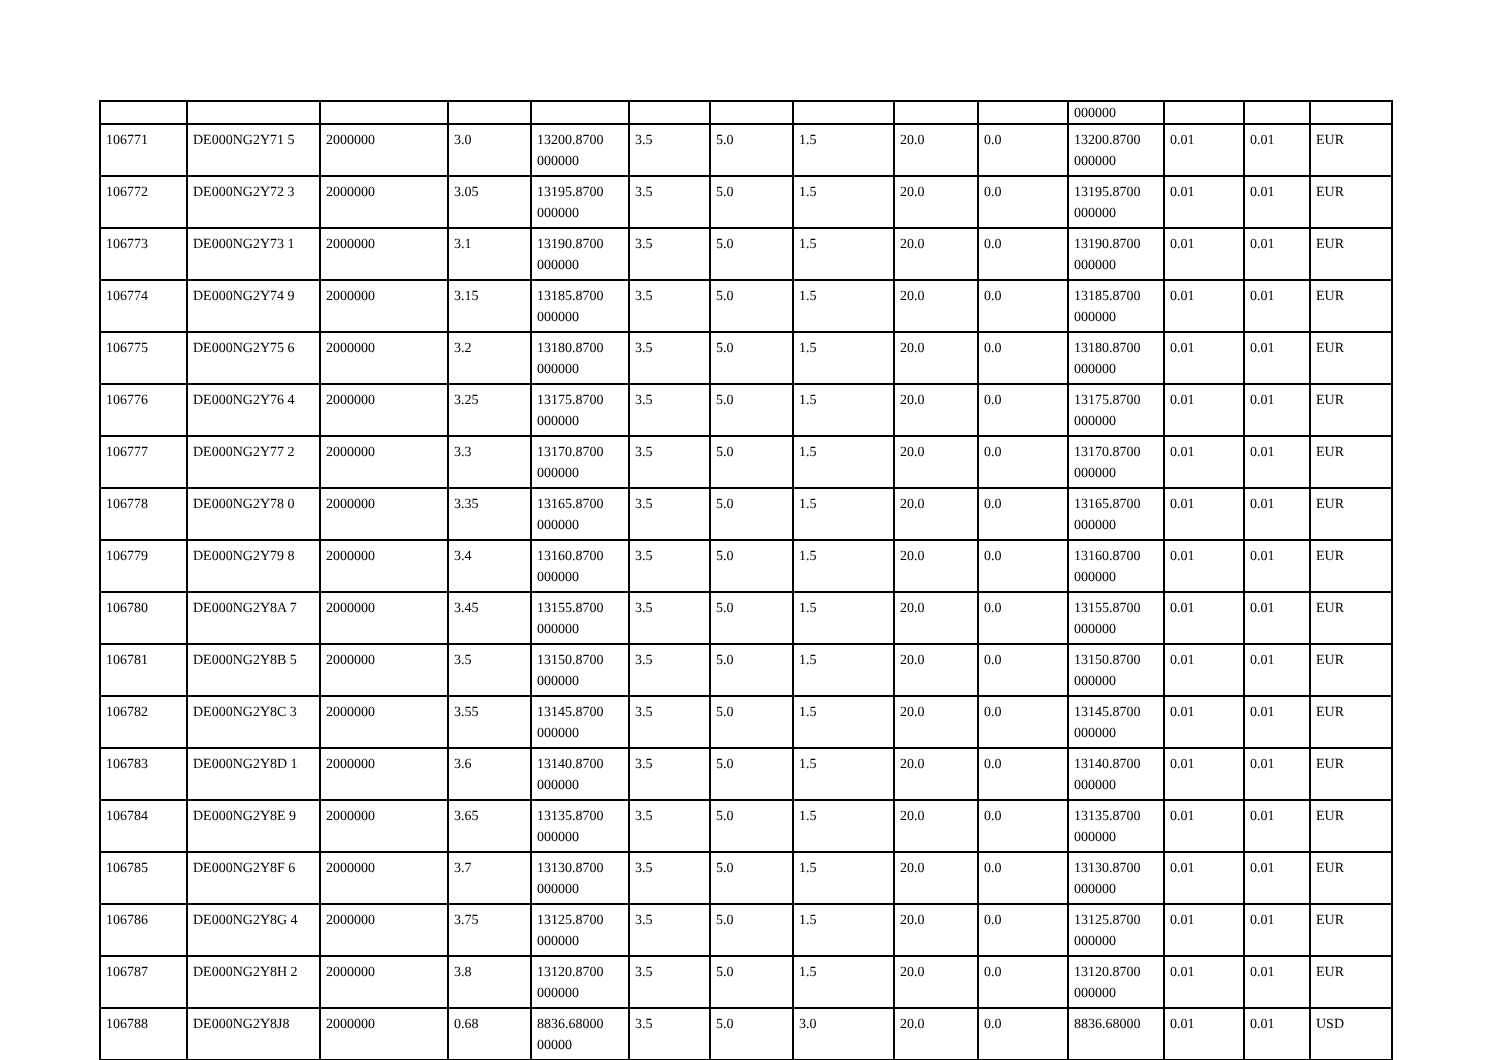| | | | | | | | | | | 000000 | | | |
| 106771 | DE000NG2Y71 5 | 2000000 | 3.0 | 13200.8700 000000 | 3.5 | 5.0 | 1.5 | 20.0 | 0.0 | 13200.8700 000000 | 0.01 | 0.01 | EUR |
| 106772 | DE000NG2Y72 3 | 2000000 | 3.05 | 13195.8700 000000 | 3.5 | 5.0 | 1.5 | 20.0 | 0.0 | 13195.8700 000000 | 0.01 | 0.01 | EUR |
| 106773 | DE000NG2Y73 1 | 2000000 | 3.1 | 13190.8700 000000 | 3.5 | 5.0 | 1.5 | 20.0 | 0.0 | 13190.8700 000000 | 0.01 | 0.01 | EUR |
| 106774 | DE000NG2Y74 9 | 2000000 | 3.15 | 13185.8700 000000 | 3.5 | 5.0 | 1.5 | 20.0 | 0.0 | 13185.8700 000000 | 0.01 | 0.01 | EUR |
| 106775 | DE000NG2Y75 6 | 2000000 | 3.2 | 13180.8700 000000 | 3.5 | 5.0 | 1.5 | 20.0 | 0.0 | 13180.8700 000000 | 0.01 | 0.01 | EUR |
| 106776 | DE000NG2Y76 4 | 2000000 | 3.25 | 13175.8700 000000 | 3.5 | 5.0 | 1.5 | 20.0 | 0.0 | 13175.8700 000000 | 0.01 | 0.01 | EUR |
| 106777 | DE000NG2Y77 2 | 2000000 | 3.3 | 13170.8700 000000 | 3.5 | 5.0 | 1.5 | 20.0 | 0.0 | 13170.8700 000000 | 0.01 | 0.01 | EUR |
| 106778 | DE000NG2Y78 0 | 2000000 | 3.35 | 13165.8700 000000 | 3.5 | 5.0 | 1.5 | 20.0 | 0.0 | 13165.8700 000000 | 0.01 | 0.01 | EUR |
| 106779 | DE000NG2Y79 8 | 2000000 | 3.4 | 13160.8700 000000 | 3.5 | 5.0 | 1.5 | 20.0 | 0.0 | 13160.8700 000000 | 0.01 | 0.01 | EUR |
| 106780 | DE000NG2Y8A 7 | 2000000 | 3.45 | 13155.8700 000000 | 3.5 | 5.0 | 1.5 | 20.0 | 0.0 | 13155.8700 000000 | 0.01 | 0.01 | EUR |
| 106781 | DE000NG2Y8B 5 | 2000000 | 3.5 | 13150.8700 000000 | 3.5 | 5.0 | 1.5 | 20.0 | 0.0 | 13150.8700 000000 | 0.01 | 0.01 | EUR |
| 106782 | DE000NG2Y8C 3 | 2000000 | 3.55 | 13145.8700 000000 | 3.5 | 5.0 | 1.5 | 20.0 | 0.0 | 13145.8700 000000 | 0.01 | 0.01 | EUR |
| 106783 | DE000NG2Y8D 1 | 2000000 | 3.6 | 13140.8700 000000 | 3.5 | 5.0 | 1.5 | 20.0 | 0.0 | 13140.8700 000000 | 0.01 | 0.01 | EUR |
| 106784 | DE000NG2Y8E 9 | 2000000 | 3.65 | 13135.8700 000000 | 3.5 | 5.0 | 1.5 | 20.0 | 0.0 | 13135.8700 000000 | 0.01 | 0.01 | EUR |
| 106785 | DE000NG2Y8F 6 | 2000000 | 3.7 | 13130.8700 000000 | 3.5 | 5.0 | 1.5 | 20.0 | 0.0 | 13130.8700 000000 | 0.01 | 0.01 | EUR |
| 106786 | DE000NG2Y8G 4 | 2000000 | 3.75 | 13125.8700 000000 | 3.5 | 5.0 | 1.5 | 20.0 | 0.0 | 13125.8700 000000 | 0.01 | 0.01 | EUR |
| 106787 | DE000NG2Y8H 2 | 2000000 | 3.8 | 13120.8700 000000 | 3.5 | 5.0 | 1.5 | 20.0 | 0.0 | 13120.8700 000000 | 0.01 | 0.01 | EUR |
| 106788 | DE000NG2Y8J8 | 2000000 | 0.68 | 8836.68000 00000 | 3.5 | 5.0 | 3.0 | 20.0 | 0.0 | 8836.68000 | 0.01 | 0.01 | USD |